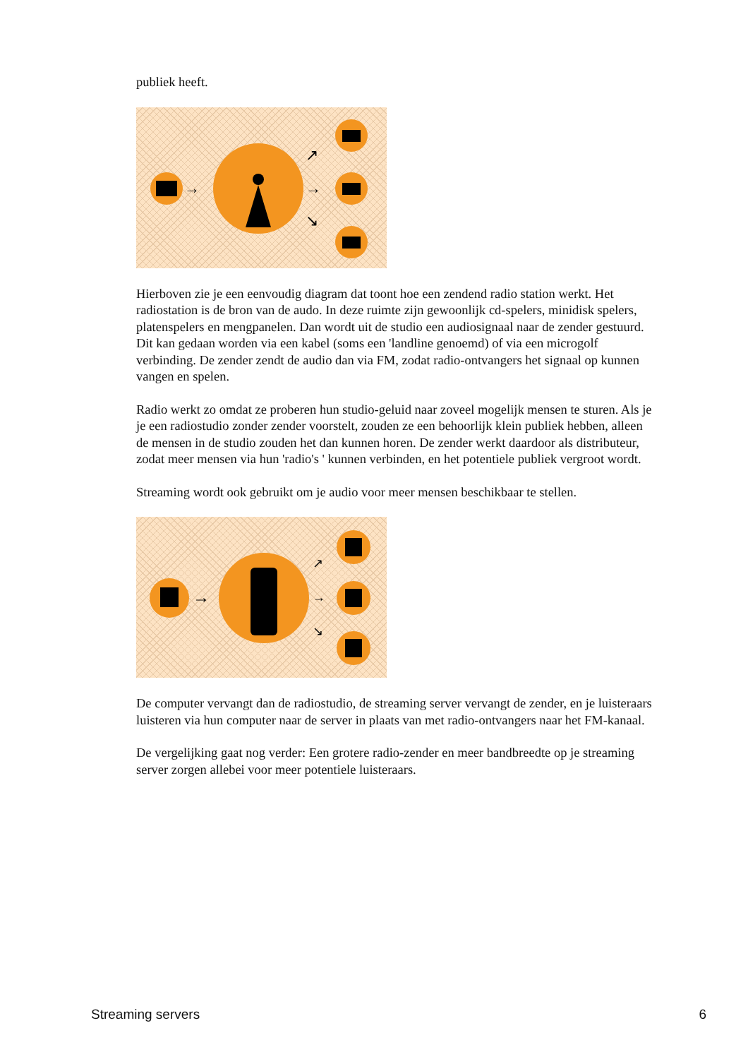publiek heeft.
→
↗
→
↘
Hierboven zie je een eenvoudig diagram dat toont hoe een zendend radio station werkt. Het radiostation is de bron van de audo. In deze ruimte zijn gewoonlijk cd-spelers, minidisk spelers, platenspelers en mengpanelen. Dan wordt uit de studio een audiosignaal naar de zender gestuurd. Dit kan gedaan worden via een kabel (soms een 'landline genoemd) of via een microgolf verbinding. De zender zendt de audio dan via FM, zodat radio-ontvangers het signaal op kunnen vangen en spelen.
Radio werkt zo omdat ze proberen hun studio-geluid naar zoveel mogelijk mensen te sturen. Als je je een radiostudio zonder zender voorstelt, zouden ze een behoorlijk klein publiek hebben, alleen de mensen in de studio zouden het dan kunnen horen. De zender werkt daardoor als distributeur, zodat meer mensen via hun 'radio's ' kunnen verbinden, en het potentiele publiek vergroot wordt.
Streaming wordt ook gebruikt om je audio voor meer mensen beschikbaar te stellen.
→
↗
→
↘
De computer vervangt dan de radiostudio, de streaming server vervangt de zender, en je luisteraars luisteren via hun computer naar de server in plaats van met radio-ontvangers naar het FM-kanaal.
De vergelijking gaat nog verder: Een grotere radio-zender en meer bandbreedte op je streaming server zorgen allebei voor meer potentiele luisteraars.
Streaming servers 6